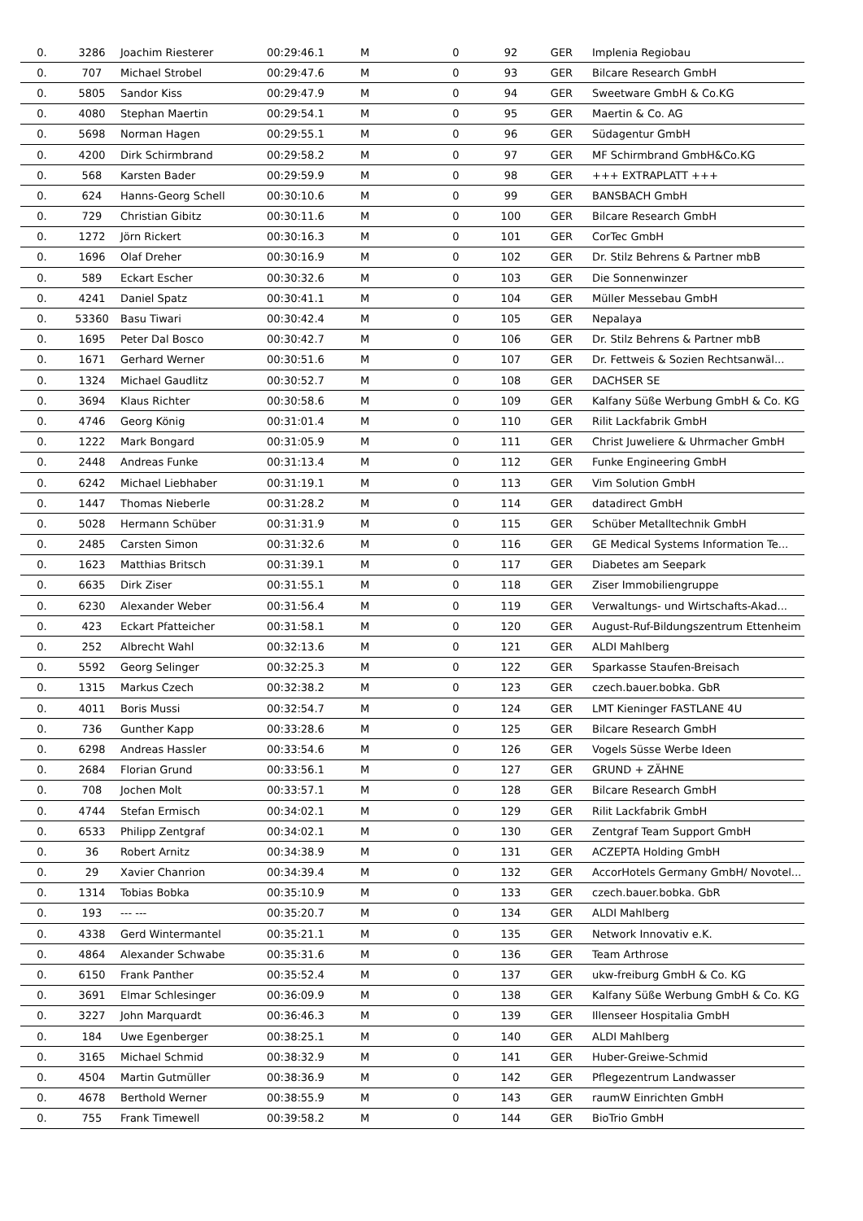| 0. | 3286 | Joachim Riesterer | 00:29:46.1 | M | 0 | 92 | GER | Implenia Regiobau |
| 0. | 707 | Michael Strobel | 00:29:47.6 | M | 0 | 93 | GER | Bilcare Research GmbH |
| 0. | 5805 | Sandor Kiss | 00:29:47.9 | M | 0 | 94 | GER | Sweetware GmbH & Co.KG |
| 0. | 4080 | Stephan Maertin | 00:29:54.1 | M | 0 | 95 | GER | Maertin & Co. AG |
| 0. | 5698 | Norman Hagen | 00:29:55.1 | M | 0 | 96 | GER | Südagentur GmbH |
| 0. | 4200 | Dirk Schirmbrand | 00:29:58.2 | M | 0 | 97 | GER | MF Schirmbrand GmbH&Co.KG |
| 0. | 568 | Karsten Bader | 00:29:59.9 | M | 0 | 98 | GER | +++ EXTRAPLATT +++ |
| 0. | 624 | Hanns-Georg Schell | 00:30:10.6 | M | 0 | 99 | GER | BANSBACH GmbH |
| 0. | 729 | Christian Gibitz | 00:30:11.6 | M | 0 | 100 | GER | Bilcare Research GmbH |
| 0. | 1272 | Jörn Rickert | 00:30:16.3 | M | 0 | 101 | GER | CorTec GmbH |
| 0. | 1696 | Olaf Dreher | 00:30:16.9 | M | 0 | 102 | GER | Dr. Stilz Behrens & Partner mbB |
| 0. | 589 | Eckart Escher | 00:30:32.6 | M | 0 | 103 | GER | Die Sonnenwinzer |
| 0. | 4241 | Daniel Spatz | 00:30:41.1 | M | 0 | 104 | GER | Müller Messebau GmbH |
| 0. | 53360 | Basu Tiwari | 00:30:42.4 | M | 0 | 105 | GER | Nepalaya |
| 0. | 1695 | Peter Dal Bosco | 00:30:42.7 | M | 0 | 106 | GER | Dr. Stilz Behrens & Partner mbB |
| 0. | 1671 | Gerhard Werner | 00:30:51.6 | M | 0 | 107 | GER | Dr. Fettweis & Sozien Rechtsanwäl... |
| 0. | 1324 | Michael Gaudlitz | 00:30:52.7 | M | 0 | 108 | GER | DACHSER SE |
| 0. | 3694 | Klaus Richter | 00:30:58.6 | M | 0 | 109 | GER | Kalfany Süße Werbung GmbH & Co. KG |
| 0. | 4746 | Georg König | 00:31:01.4 | M | 0 | 110 | GER | Rilit Lackfabrik GmbH |
| 0. | 1222 | Mark Bongard | 00:31:05.9 | M | 0 | 111 | GER | Christ Juweliere & Uhrmacher GmbH |
| 0. | 2448 | Andreas Funke | 00:31:13.4 | M | 0 | 112 | GER | Funke Engineering GmbH |
| 0. | 6242 | Michael Liebhaber | 00:31:19.1 | M | 0 | 113 | GER | Vim Solution GmbH |
| 0. | 1447 | Thomas Nieberle | 00:31:28.2 | M | 0 | 114 | GER | datadirect GmbH |
| 0. | 5028 | Hermann Schüber | 00:31:31.9 | M | 0 | 115 | GER | Schüber Metalltechnik GmbH |
| 0. | 2485 | Carsten Simon | 00:31:32.6 | M | 0 | 116 | GER | GE Medical Systems Information Te... |
| 0. | 1623 | Matthias Britsch | 00:31:39.1 | M | 0 | 117 | GER | Diabetes am Seepark |
| 0. | 6635 | Dirk Ziser | 00:31:55.1 | M | 0 | 118 | GER | Ziser Immobiliengruppe |
| 0. | 6230 | Alexander Weber | 00:31:56.4 | M | 0 | 119 | GER | Verwaltungs- und Wirtschafts-Akad... |
| 0. | 423 | Eckart Pfatteicher | 00:31:58.1 | M | 0 | 120 | GER | August-Ruf-Bildungszentrum Ettenheim |
| 0. | 252 | Albrecht Wahl | 00:32:13.6 | M | 0 | 121 | GER | ALDI Mahlberg |
| 0. | 5592 | Georg Selinger | 00:32:25.3 | M | 0 | 122 | GER | Sparkasse Staufen-Breisach |
| 0. | 1315 | Markus Czech | 00:32:38.2 | M | 0 | 123 | GER | czech.bauer.bobka. GbR |
| 0. | 4011 | Boris Mussi | 00:32:54.7 | M | 0 | 124 | GER | LMT Kieninger FASTLANE 4U |
| 0. | 736 | Gunther Kapp | 00:33:28.6 | M | 0 | 125 | GER | Bilcare Research GmbH |
| 0. | 6298 | Andreas Hassler | 00:33:54.6 | M | 0 | 126 | GER | Vogels Süsse Werbe Ideen |
| 0. | 2684 | Florian Grund | 00:33:56.1 | M | 0 | 127 | GER | GRUND + ZÄHNE |
| 0. | 708 | Jochen Molt | 00:33:57.1 | M | 0 | 128 | GER | Bilcare Research GmbH |
| 0. | 4744 | Stefan Ermisch | 00:34:02.1 | M | 0 | 129 | GER | Rilit Lackfabrik GmbH |
| 0. | 6533 | Philipp Zentgraf | 00:34:02.1 | M | 0 | 130 | GER | Zentgraf Team Support GmbH |
| 0. | 36 | Robert Arnitz | 00:34:38.9 | M | 0 | 131 | GER | ACZEPTA Holding GmbH |
| 0. | 29 | Xavier Chanrion | 00:34:39.4 | M | 0 | 132 | GER | AccorHotels Germany GmbH/ Novotel... |
| 0. | 1314 | Tobias Bobka | 00:35:10.9 | M | 0 | 133 | GER | czech.bauer.bobka. GbR |
| 0. | 193 | --- --- | 00:35:20.7 | M | 0 | 134 | GER | ALDI Mahlberg |
| 0. | 4338 | Gerd Wintermantel | 00:35:21.1 | M | 0 | 135 | GER | Network Innovativ e.K. |
| 0. | 4864 | Alexander Schwabe | 00:35:31.6 | M | 0 | 136 | GER | Team Arthrose |
| 0. | 6150 | Frank Panther | 00:35:52.4 | M | 0 | 137 | GER | ukw-freiburg GmbH & Co. KG |
| 0. | 3691 | Elmar Schlesinger | 00:36:09.9 | M | 0 | 138 | GER | Kalfany Süße Werbung GmbH & Co. KG |
| 0. | 3227 | John Marquardt | 00:36:46.3 | M | 0 | 139 | GER | Illenseer Hospitalia GmbH |
| 0. | 184 | Uwe Egenberger | 00:38:25.1 | M | 0 | 140 | GER | ALDI Mahlberg |
| 0. | 3165 | Michael Schmid | 00:38:32.9 | M | 0 | 141 | GER | Huber-Greiwe-Schmid |
| 0. | 4504 | Martin Gutmüller | 00:38:36.9 | M | 0 | 142 | GER | Pflegezentrum Landwasser |
| 0. | 4678 | Berthold Werner | 00:38:55.9 | M | 0 | 143 | GER | raumW Einrichten GmbH |
| 0. | 755 | Frank Timewell | 00:39:58.2 | M | 0 | 144 | GER | BioTrio GmbH |